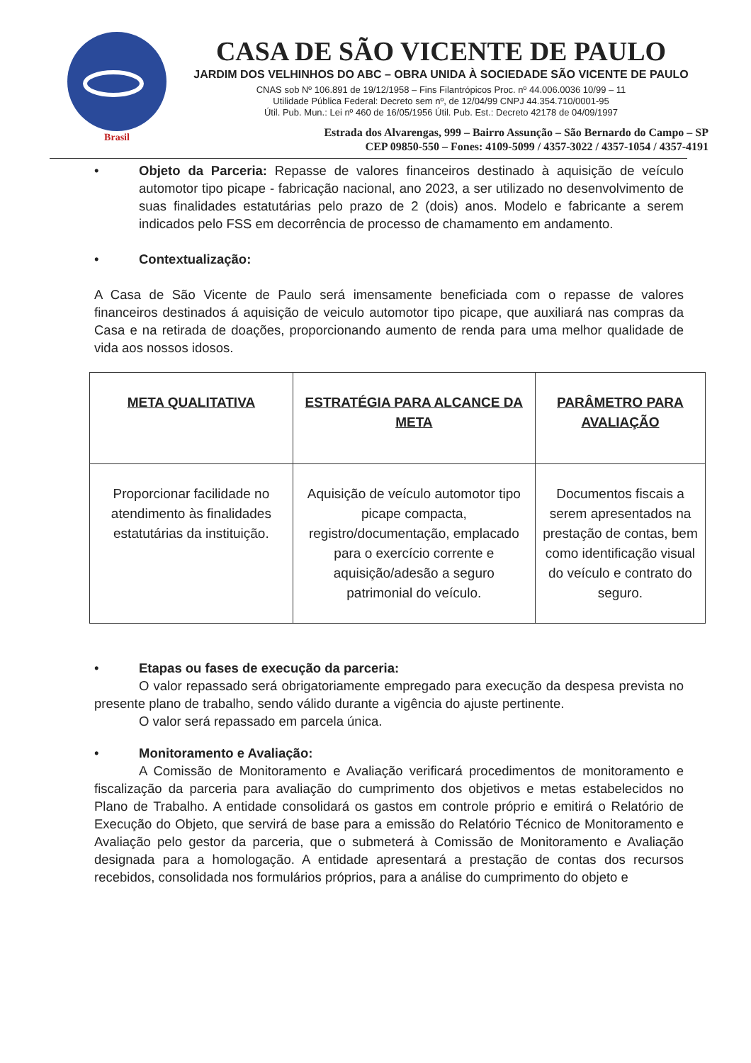Brasil
CASA DE SÃO VICENTE DE PAULO
JARDIM DOS VELHINHOS DO ABC – OBRA UNIDA À SOCIEDADE SÃO VICENTE DE PAULO
CNAS sob Nº 106.891 de 19/12/1958 – Fins Filantrópicos Proc. nº 44.006.0036 10/99 – 11
Utilidade Pública Federal: Decreto sem nº, de 12/04/99 CNPJ 44.354.710/0001-95
Útil. Pub. Mun.: Lei nº 460 de 16/05/1956 Útil. Pub. Est.: Decreto 42178 de 04/09/1997
Estrada dos Alvarengas, 999 – Bairro Assunção – São Bernardo do Campo – SP
CEP 09850-550 – Fones: 4109-5099 / 4357-3022 / 4357-1054 / 4357-4191
• Objeto da Parceria: Repasse de valores financeiros destinado à aquisição de veículo automotor tipo picape - fabricação nacional, ano 2023, a ser utilizado no desenvolvimento de suas finalidades estatutárias pelo prazo de 2 (dois) anos. Modelo e fabricante a serem indicados pelo FSS em decorrência de processo de chamamento em andamento.
• Contextualização:
A Casa de São Vicente de Paulo será imensamente beneficiada com o repasse de valores financeiros destinados á aquisição de veiculo automotor tipo picape, que auxiliará nas compras da Casa e na retirada de doações, proporcionando aumento de renda para uma melhor qualidade de vida aos nossos idosos.
| META QUALITATIVA | ESTRATÉGIA PARA ALCANCE DA META | PARÂMETRO PARA AVALIAÇÃO |
| --- | --- | --- |
| Proporcionar facilidade no atendimento às finalidades estatutárias da instituição. | Aquisição de veículo automotor tipo picape compacta, registro/documentação, emplacado para o exercício corrente e aquisição/adesão a seguro patrimonial do veículo. | Documentos fiscais a serem apresentados na prestação de contas, bem como identificação visual do veículo e contrato do seguro. |
• Etapas ou fases de execução da parceria:
O valor repassado será obrigatoriamente empregado para execução da despesa prevista no presente plano de trabalho, sendo válido durante a vigência do ajuste pertinente.
O valor será repassado em parcela única.
• Monitoramento e Avaliação:
A Comissão de Monitoramento e Avaliação verificará procedimentos de monitoramento e fiscalização da parceria para avaliação do cumprimento dos objetivos e metas estabelecidos no Plano de Trabalho. A entidade consolidará os gastos em controle próprio e emitirá o Relatório de Execução do Objeto, que servirá de base para a emissão do Relatório Técnico de Monitoramento e Avaliação pelo gestor da parceria, que o submeterá à Comissão de Monitoramento e Avaliação designada para a homologação. A entidade apresentará a prestação de contas dos recursos recebidos, consolidada nos formulários próprios, para a análise do cumprimento do objeto e